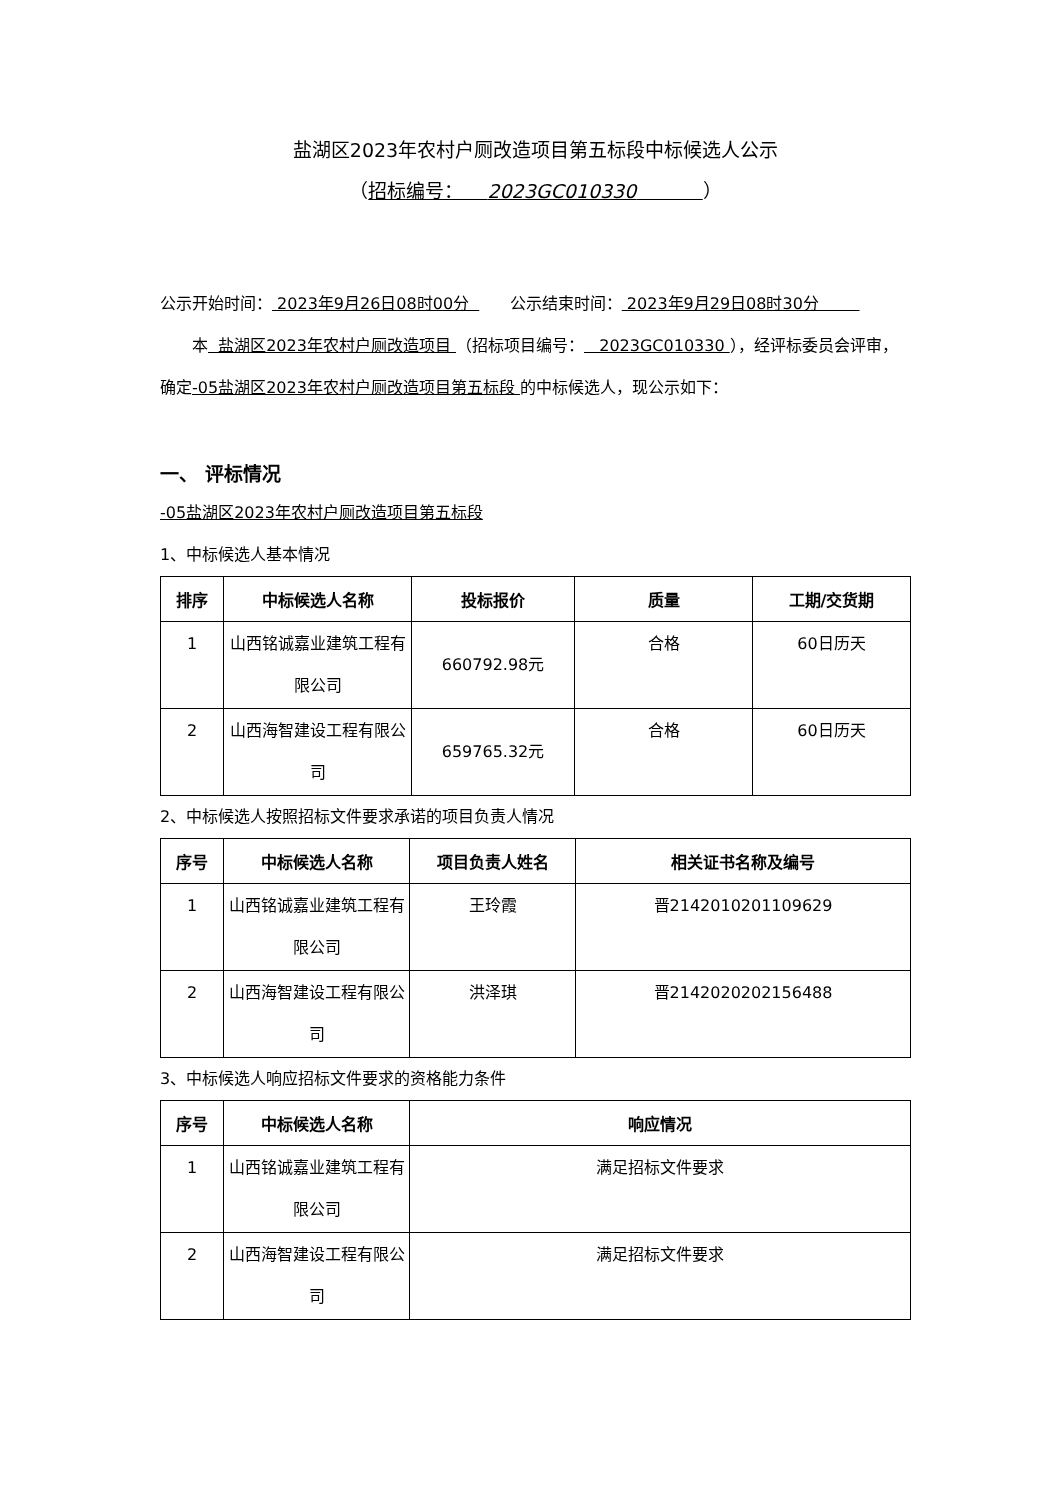盐湖区2023年农村户厕改造项目第五标段中标候选人公示
（招标编号： 2023GC010330 ）
公示开始时间： 2023年9月26日08时00分 公示结束时间： 2023年9月29日08时30分
本 盐湖区2023年农村户厕改造项目 （招标项目编号： 2023GC010330 ），经评标委员会评审，确定-05盐湖区2023年农村户厕改造项目第五标段 的中标候选人，现公示如下：
一、 评标情况
-05盐湖区2023年农村户厕改造项目第五标段
1、中标候选人基本情况
| 排序 | 中标候选人名称 | 投标报价 | 质量 | 工期/交货期 |
| --- | --- | --- | --- | --- |
| 1 | 山西铭诚嘉业建筑工程有限公司 | 660792.98元 | 合格 | 60日历天 |
| 2 | 山西海智建设工程有限公司 | 659765.32元 | 合格 | 60日历天 |
2、中标候选人按照招标文件要求承诺的项目负责人情况
| 序号 | 中标候选人名称 | 项目负责人姓名 | 相关证书名称及编号 |
| --- | --- | --- | --- |
| 1 | 山西铭诚嘉业建筑工程有限公司 | 王玲霞 | 晋2142010201109629 |
| 2 | 山西海智建设工程有限公司 | 洪泽琪 | 晋2142020202156488 |
3、中标候选人响应招标文件要求的资格能力条件
| 序号 | 中标候选人名称 | 响应情况 |
| --- | --- | --- |
| 1 | 山西铭诚嘉业建筑工程有限公司 | 满足招标文件要求 |
| 2 | 山西海智建设工程有限公司 | 满足招标文件要求 |